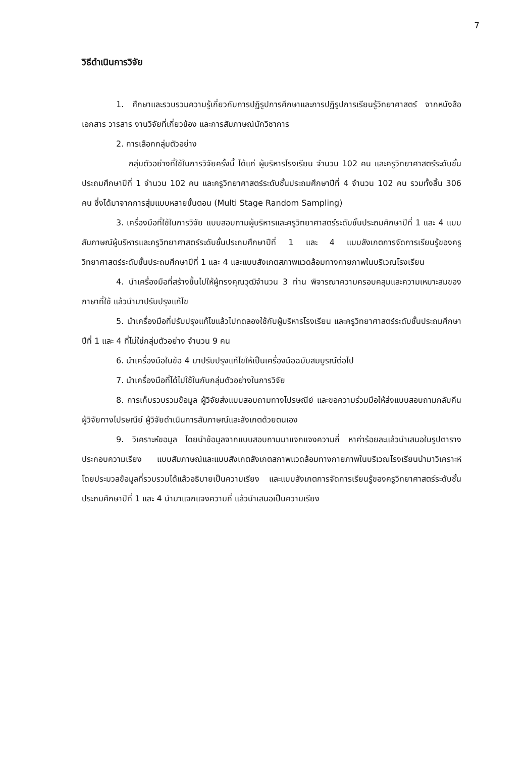7
วิธีดำเนินการวิจัย
1. ศึกษาและรวบรวมความรู้เกี่ยวกับการปฏิรูปการศึกษาและการปฏิรูปการเรียนรู้วิทยาศาสตร์ จากหนังสือ เอกสาร วารสาร งานวิจัยที่เกี่ยวข้อง และการสัมภาษณ์นักวิชาการ
2. การเลือกกลุ่มตัวอย่าง
กลุ่มตัวอย่างที่ใช้ในการวิจัยครั้งนี้ ได้แก่ ผู้บริหารโรงเรียน จำนวน 102 คน และครูวิทยาศาสตร์ระดับชั้นประถมศึกษาปีที่ 1 จำนวน 102 คน และครูวิทยาศาสตร์ระดับชั้นประถมศึกษาปีที่ 4 จำนวน 102 คน รวมทั้งสิ้น 306 คน ซึ่งได้มาจากการสุ่มแบบหลายขั้นตอน (Multi Stage Random Sampling)
3. เครื่องมือที่ใช้ในการวิจัย แบบสอบถามผู้บริหารและครูวิทยาศาสตร์ระดับชั้นประถมศึกษาปีที่ 1 และ 4 แบบสัมภาษณ์ผู้บริหารและครูวิทยาศาสตร์ระดับชั้นประถมศึกษาปีที่ 1 และ 4 แบบสังเกตการจัดการเรียนรู้ของครูวิทยาศาสตร์ระดับชั้นประถมศึกษาปีที่ 1 และ 4 และแบบสังเกตสภาพแวดล้อมทางกายภาพในบริเวณโรงเรียน
4. นำเครื่องมือที่สร้างขึ้นไปให้ผู้ทรงคุณวุฒิจำนวน 3 ท่าน พิจารณาความครอบคลุมและความเหมาะสมของภาษาที่ใช้ แล้วนำมาปรับปรุงแก้ไข
5. นำเครื่องมือที่ปรับปรุงแก้ไขแล้วไปทดลองใช้กับผู้บริหารโรงเรียน และครูวิทยาศาสตร์ระดับชั้นประถมศึกษาปีที่ 1 และ 4 ที่ไม่ใช่กลุ่มตัวอย่าง จำนวน 9 คน
6. นำเครื่องมือในข้อ 4 มาปรับปรุงแก้ไขให้เป็นเครื่องมือฉบับสมบูรณ์ต่อไป
7. นำเครื่องมือที่ได้ไปใช้ในกับกลุ่มตัวอย่างในการวิจัย
8. การเก็บรวบรวมข้อมูล ผู้วิจัยส่งแบบสอบถามทางไปรษณีย์ และขอความร่วมมือให้ส่งแบบสอบถามกลับคืนผู้วิจัยทางไปรษณีย์ ผู้วิจัยดำเนินการสัมภาษณ์และสังเกตด้วยตนเอง
9. วิเคราะห์ขอมูล โดยนำข้อมูลจากแบบสอบถามมาแจกแจงความถี่ หาค่าร้อยละแล้วนำเสนอในรูปตารางประกอบความเรียง แบบสัมภาษณ์และแบบสังเกตสังเกตสภาพแวดล้อมทางกายภาพในบริเวณโรงเรียนนำมาวิเคราะห์โดยประมวลข้อมูลที่รวบรวมได้แล้วอธิบายเป็นความเรียง และแบบสังเกตการจัดการเรียนรู้ของครูวิทยาศาสตร์ระดับชั้นประถมศึกษาปีที่ 1 และ 4 นำมาแจกแจงความถี่ แล้วนำเสนอเป็นความเรียง